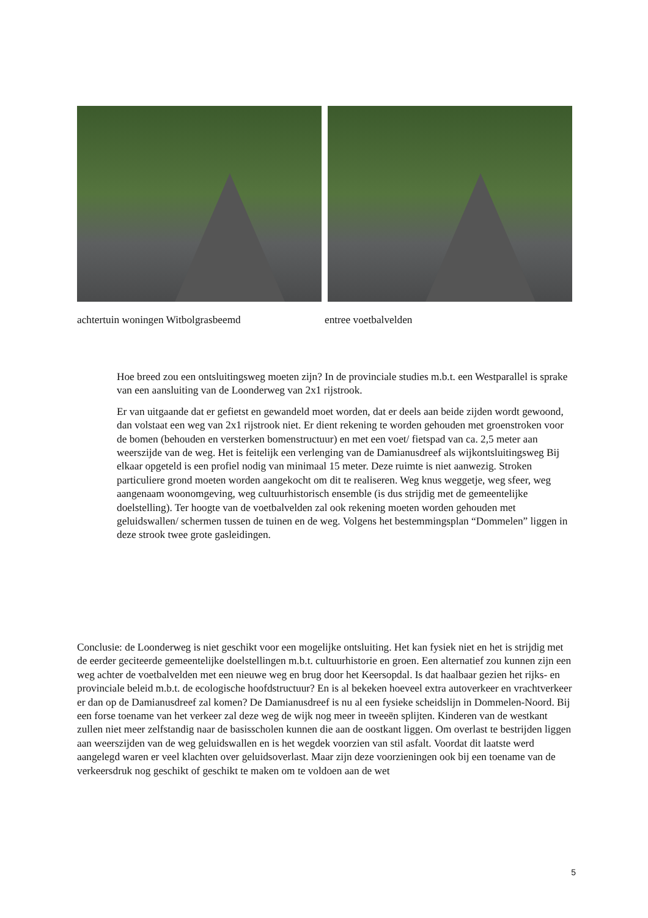achtertuin woningen Witbolgrasbeemd entree voetbalvelden
Hoe breed zou een ontsluitingsweg moeten zijn? In de provinciale studies m.b.t. een Westparallel is sprake van een aansluiting van de Loonderweg van 2x1 rijstrook.
Er van uitgaande dat er gefietst en gewandeld moet worden, dat er deels aan beide zijden wordt gewoond, dan volstaat een weg van 2x1 rijstrook niet. Er dient rekening te worden gehouden met groenstroken voor de bomen (behouden en versterken bomenstructuur) en met een voet/ fietspad van ca. 2,5 meter aan weerszijde van de weg. Het is feitelijk een verlenging van de Damianusdreef als wijkontsluitingsweg Bij elkaar opgeteld is een profiel nodig van minimaal 15 meter. Deze ruimte is niet aanwezig. Stroken particuliere grond moeten worden aangekocht om dit te realiseren. Weg knus weggetje, weg sfeer, weg aangenaam woonomgeving, weg cultuurhistorisch ensemble (is dus strijdig met de gemeentelijke doelstelling). Ter hoogte van de voetbalvelden zal ook rekening moeten worden gehouden met geluidswallen/ schermen tussen de tuinen en de weg. Volgens het bestemmingsplan “Dommelen” liggen in deze strook twee grote gasleidingen.
Conclusie: de Loonderweg is niet geschikt voor een mogelijke ontsluiting. Het kan fysiek niet en het is strijdig met de eerder geciteerde gemeentelijke doelstellingen m.b.t. cultuurhistorie en groen. Een alternatief zou kunnen zijn een weg achter de voetbalvelden met een nieuwe weg en brug door het Keersopdal. Is dat haalbaar gezien het rijks- en provinciale beleid m.b.t. de ecologische hoofdstructuur? En is al bekeken hoeveel extra autoverkeer en vrachtverkeer er dan op de Damianusdreef zal komen? De Damianusdreef is nu al een fysieke scheidslijn in Dommelen-Noord. Bij een forse toename van het verkeer zal deze weg de wijk nog meer in tweeën splijten. Kinderen van de westkant zullen niet meer zelfstandig naar de basisscholen kunnen die aan de oostkant liggen. Om overlast te bestrijden liggen aan weerszijden van de weg geluidswallen en is het wegdek voorzien van stil asfalt. Voordat dit laatste werd aangelegd waren er veel klachten over geluidsoverlast. Maar zijn deze voorzieningen ook bij een toename van de verkeersdruk nog geschikt of geschikt te maken om te voldoen aan de wet
5